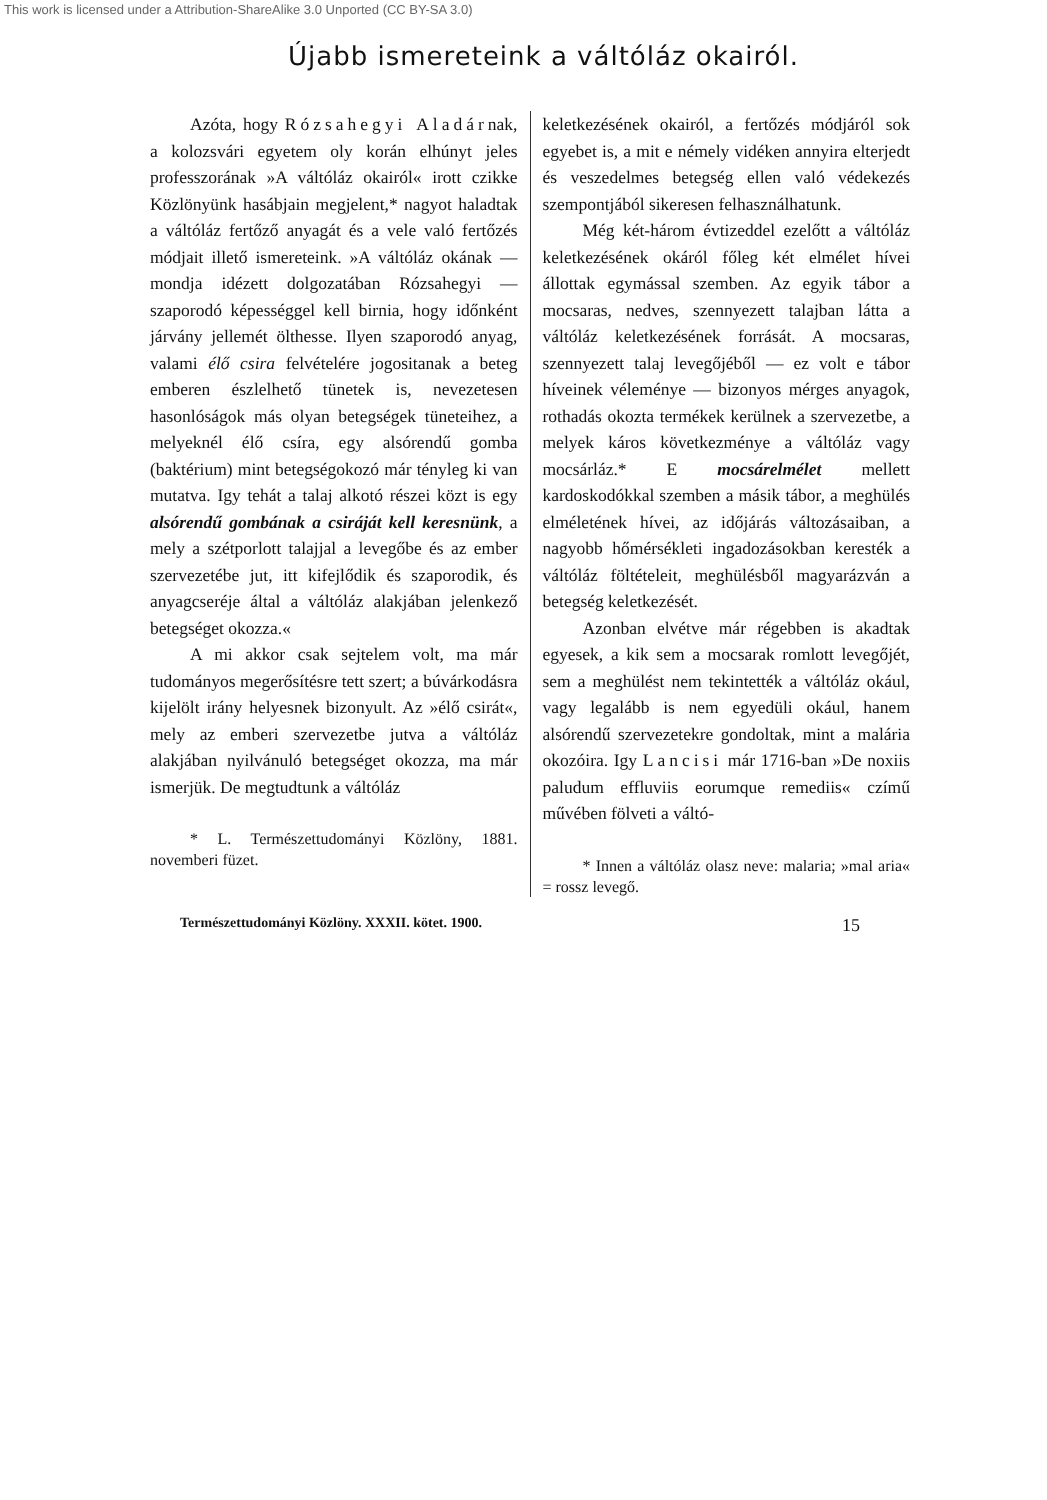This work is licensed under a Attribution-ShareAlike 3.0 Unported (CC BY-SA 3.0)
Újabb ismereteink a váltóláz okairól.
Azóta, hogy Rózsahegyi Aladárnak, a kolozsvári egyetem oly korán elhúnyt jeles professzorának »A váltóláz okairól« irott czikke Közlönyünk hasábjain megjelent,* nagyot haladtak a váltóláz fertőző anyagát és a vele való fertőzés módjait illető ismereteink. »A váltóláz okának — mondja idézett dolgozatában Rózsahegyi — szaporodó képességgel kell birnia, hogy időnként járvány jellemét ölthesse. Ilyen szaporodó anyag, valami élő csira felvételére jogositanak a beteg emberen észlelhető tünetek is, nevezetesen hasonlóságok más olyan betegségek tüneteihez, a melyeknél élő csíra, egy alsórendű gomba (baktérium) mint betegségokozó már tényleg ki van mutatva. Igy tehát a talaj alkotó részei közt is egy alsórendű gombának a csiráját kell keresnünk, a mely a szétporlott talajjal a levegőbe és az ember szervezetébe jut, itt kifejlődik és szaporodik, és anyagcseréje által a váltóláz alakjában jelenkező betegséget okozza.«
A mi akkor csak sejtelem volt, ma már tudományos megerősítésre tett szert; a búvárkodásra kijelölt irány helyesnek bizonyult. Az »élő csirát«, mely az emberi szervezetbe jutva a váltóláz alakjában nyilvánuló betegséget okozza, ma már ismerjük. De megtudtunk a váltóláz
* L. Természettudományi Közlöny, 1881. novemberi füzet.
keletkezésének okairól, a fertőzés módjáról sok egyebet is, a mit e némely vidéken annyira elterjedt és veszedelmes betegség ellen való védekezés szempontjából sikeresen felhasználhatunk.
Még két-három évtizeddel ezelőtt a váltóláz keletkezésének okáról főleg két elmélet hívei állottak egymással szemben. Az egyik tábor a mocsaras, nedves, szennyezett talajban látta a váltóláz keletkezésének forrását. A mocsaras, szennyezett talaj levegőjéből — ez volt e tábor híveinek véleménye — bizonyos mérges anyagok, rothadás okozta termékek kerülnek a szervezetbe, a melyek káros következménye a váltóláz vagy mocsárláz.* E mocsárelmélet mellett kardoskodókkal szemben a másik tábor, a meghülés elméletének hívei, az időjárás változásaiban, a nagyobb hőmérsékleti ingadozásokban keresték a váltóláz föltételeit, meghülésből magyarázván a betegség keletkezését.
Azonban elvétve már régebben is akadtak egyesek, a kik sem a mocsarak romlott levegőjét, sem a meghülést nem tekintették a váltóláz okául, vagy legalább is nem egyedüli okául, hanem alsórendű szervezetekre gondoltak, mint a malária okozóira. Igy Lancisi már 1716-ban »De noxiis paludum effluviis eorumque remediis« czímű művében fölveti a váltó-
* Innen a váltóláz olasz neve: malaria; »mal aria« = rossz levegő.
Természettudományi Közlöny. XXXII. kötet. 1900. 15